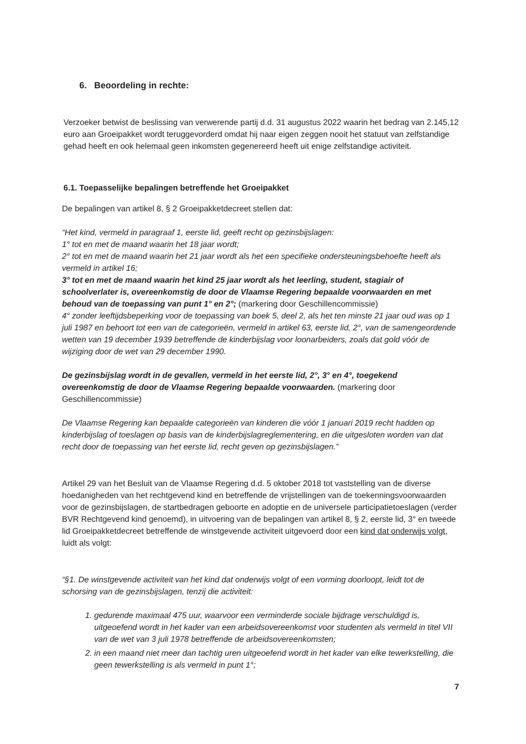6. Beoordeling in rechte:
Verzoeker betwist de beslissing van verwerende partij d.d. 31 augustus 2022 waarin het bedrag van 2.145,12 euro aan Groeipakket wordt teruggevorderd omdat hij naar eigen zeggen nooit het statuut van zelfstandige gehad heeft en ook helemaal geen inkomsten gegenereerd heeft uit enige zelfstandige activiteit.
6.1. Toepasselijke bepalingen betreffende het Groeipakket
De bepalingen van artikel 8, § 2 Groeipakketdecreet stellen dat:
“Het kind, vermeld in paragraaf 1, eerste lid, geeft recht op gezinsbijslagen:
1° tot en met de maand waarin het 18 jaar wordt;
2° tot en met de maand waarin het 21 jaar wordt als het een specifieke ondersteuningsbehoefte heeft als vermeld in artikel 16;
3° tot en met de maand waarin het kind 25 jaar wordt als het leerling, student, stagiair of schoolverlater is, overeenkomstig de door de Vlaamse Regering bepaalde voorwaarden en met behoud van de toepassing van punt 1° en 2°; (markering door Geschillencommissie)
4° zonder leeftijdsbeperking voor de toepassing van boek 5, deel 2, als het ten minste 21 jaar oud was op 1 juli 1987 en behoort tot een van de categorieën, vermeld in artikel 63, eerste lid, 2°, van de samengeordende wetten van 19 december 1939 betreffende de kinderbijslag voor loonarbeiders, zoals dat gold vóór de wijziging door de wet van 29 december 1990.
De gezinsbijslag wordt in de gevallen, vermeld in het eerste lid, 2°, 3° en 4°, toegekend overeenkomstig de door de Vlaamse Regering bepaalde voorwaarden. (markering door Geschillencommissie)
De Vlaamse Regering kan bepaalde categorieën van kinderen die vóór 1 januari 2019 recht hadden op kinderbijslag of toeslagen op basis van de kinderbijslagreglementering, en die uitgesloten worden van dat recht door de toepassing van het eerste lid, recht geven op gezinsbijslagen.”
Artikel 29 van het Besluit van de Vlaamse Regering d.d. 5 oktober 2018 tot vaststelling van de diverse hoedanigheden van het rechtgevend kind en betreffende de vrijstellingen van de toekenningsvoorwaarden voor de gezinsbijslagen, de startbedragen geboorte en adoptie en de universele participatietoeslagen (verder BVR Rechtgevend kind genoemd), in uitvoering van de bepalingen van artikel 8, § 2, eerste lid, 3° en tweede lid Groeipakketdecreet betreffende de winstgevende activiteit uitgevoerd door een kind dat onderwijs volgt, luidt als volgt:
“§1. De winstgevende activiteit van het kind dat onderwijs volgt of een vorming doorloopt, leidt tot de schorsing van de gezinsbijslagen, tenzij die activiteit:
1. gedurende maximaal 475 uur, waarvoor een verminderde sociale bijdrage verschuldigd is, uitgeoefend wordt in het kader van een arbeidsovereenkomst voor studenten als vermeld in titel VII van de wet van 3 juli 1978 betreffende de arbeidsovereenkomsten;
2. in een maand niet meer dan tachtig uren uitgeoefend wordt in het kader van elke tewerkstelling, die geen tewerkstelling is als vermeld in punt 1°;
7